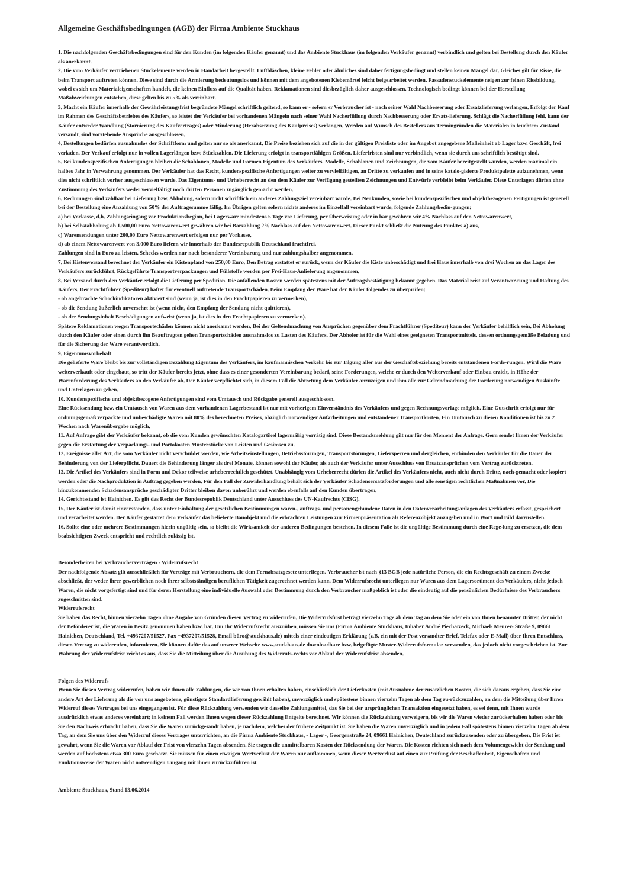Allgemeine Geschäftsbedingungen (AGB) der Firma Ambiente Stuckhaus
1. Die nachfolgenden Geschäftsbedingungen sind für den Kunden (im folgenden Käufer genannt) und das Ambiente Stuckhaus (im folgenden Verkäufer genannt) verbindlich und gelten bei Bestellung durch den Käufer als anerkannt.
2. Die vom Verkäufer vertriebenen Stuckelemente werden in Handarbeit hergestellt. Luftbläschen, kleine Fehler oder ähnliches sind daher fertigungsbedingt und stellen keinen Mangel dar. Gleiches gilt für Risse, die beim Transport auftreten können. Diese sind durch die Armierung bedeutungslos und können mit dem angebotenen Klebemörtel leicht beigearbeitet werden. Fassadenstuckelemente neigen zur feinen Rissbildung, wobei es sich um Materialeigenschaften handelt, die keinen Einfluss auf die Qualität haben. Reklamationen sind diesbezüglich daher ausgeschlossen. Technologisch bedingt können bei der Herstellung Maßabweichungen entstehen, diese gelten bis zu 5% als vereinbart.
3. Macht ein Käufer innerhalb der Gewährleistungsfrist begründete Mängel schriftlich geltend, so kann er - sofern er Verbraucher ist - nach seiner Wahl Nachbesserung oder Ersatzlieferung verlangen. Erfolgt der Kauf im Rahmen des Geschäftsbetriebes des Käufers, so leistet der Verkäufer bei vorhandenen Mängeln nach seiner Wahl Nacherfüllung durch Nachbesserung oder Ersatz-lieferung. Schlägt die Nacherfüllung fehl, kann der Käufer entweder Wandlung (Stornierung des Kaufvertrages) oder Minderung (Herabsetzung des Kaufpreises) verlangen. Werden auf Wunsch des Bestellers aus Termingründen die Materialen in feuchtem Zustand versandt, sind vorstehende Ansprüche ausgeschlossen.
4. Bestellungen bedürfen ausnahmslos der Schriftform und gelten nur so als anerkannt. Die Preise beziehen sich auf die in der gültigen Preisliste oder im Angebot angegebene Maßeinheit ab Lager bzw. Geschäft, frei verladen. Der Verkauf erfolgt nur in vollen Lagerlängen bzw. Stückzahlen. Die Lieferung erfolgt in transportfähigen Größen. Lieferfristen sind nur verbindlich, wenn sie durch uns schriftlich bestätigt sind.
5. Bei kundenspezifischen Anfertigungen bleiben die Schablonen, Modelle und Formen Eigentum des Verkäufers. Modelle, Schablonen und Zeichnungen, die vom Käufer bereitgestellt wurden, werden maximal ein halbes Jahr in Verwahrung genommen. Der Verkäufer hat das Recht, kundenspezifische Anfertigungen weiter zu vervielfältigen, an Dritte zu verkaufen und in seine katalo-gisierte Produktpalette aufzunehmen, wenn dies nicht schriftlich vorher ausgeschlossen wurde. Das Eigentums- und Urheberrecht an den dem Käufer zur Verfügung gestellten Zeichnungen und Entwürfe verbleibt beim Verkäufer. Diese Unterlagen dürfen ohne Zustimmung des Verkäufers weder vervielfältigt noch dritten Personen zugänglich gemacht werden.
6. Rechnungen sind zahlbar bei Lieferung bzw. Abholung, sofern nicht schriftlich ein anderes Zahlungsziel vereinbart wurde. Bei Neukunden, sowie bei kundenspezifischen und objektbezogenen Fertigungen ist generell bei der Bestellung eine Anzahlung von 50% der Auftragssumme fällig. Im Übrigen gelten sofern nichts anderes im Einzelfall vereinbart wurde, folgende Zahlungsbedin-gungen:
a) bei Vorkasse, d.h. Zahlungseingang vor Produktionsbeginn, bei Lagerware mindestens 5 Tage vor Lieferung, per Überweisung oder in bar gewähren wir 4% Nachlass auf den Nettowarenwert,
b) bei Selbstabholung ab 1.500,00 Euro Nettowarenwert gewähren wir bei Barzahlung 2% Nachlass auf den Nettowarenwert. Dieser Punkt schließt die Nutzung des Punktes a) aus,
c) Warensendungen unter 200,00 Euro Nettowarenwert erfolgen nur per Vorkasse,
d) ab einem Nettowarenwert von 3.000 Euro liefern wir innerhalb der Bundesrepublik Deutschland frachtfrei.
Zahlungen sind in Euro zu leisten. Schecks werden nur nach besonderer Vereinbarung und nur zahlungshalber angenommen.
7. Bei Kistenversand berechnet der Verkäufer ein Kistenpfand von 250,00 Euro. Den Betrag erstattet er zurück, wenn der Käufer die Kiste unbeschädigt und frei Haus innerhalb von drei Wochen an das Lager des Verkäufers zurückführt. Rückgeführte Transportverpackungen und Füllstoffe werden per Frei-Haus-Anlieferung angenommen.
8. Bei Versand durch den Verkäufer erfolgt die Lieferung per Spedition. Die anfallenden Kosten werden spätestens mit der Auftragsbestätigung bekannt gegeben. Das Material reist auf Verantwor-tung und Haftung des Käufers. Der Frachtführer (Spediteur) haftet für eventuell auftretende Transportschäden. Beim Empfang der Ware hat der Käufer folgendes zu überprüfen:
- ob angebrachte Schockindikatoren aktiviert sind (wenn ja, ist dies in den Frachtpapieren zu vermerken),
- ob die Sendung äußerlich unversehrt ist (wenn nicht, den Empfang der Sendung nicht quittieren),
- ob der Sendungsinhalt Beschädigungen aufweist (wenn ja, ist dies in den Frachtpapieren zu vermerken).
Spätere Reklamationen wegen Transportschäden können nicht anerkannt werden. Bei der Geltendmachung von Ansprüchen gegenüber dem Frachtführer (Spediteur) kann der Verkäufer behilflich sein. Bei Abholung durch den Käufer oder einen durch ihn Beauftragten gehen Transportschäden ausnahmslos zu Lasten des Käufers. Der Abholer ist für die Wahl eines geeigneten Transportmittels, dessen ordnungsgemäße Beladung und für die Sicherung der Ware verantwortlich.
9. Eigentumsvorbehalt
Die gelieferte Ware bleibt bis zur vollständigen Bezahlung Eigentum des Verkäufers, im kaufmännischen Verkehr bis zur Tilgung aller aus der Geschäftsbeziehung bereits entstandenen Forde-rungen. Wird die Ware weiterverkauft oder eingebaut, so tritt der Käufer bereits jetzt, ohne dass es einer gesonderten Vereinbarung bedarf, seine Forderungen, welche er durch den Weiterverkauf oder Einbau erzielt, in Höhe der Warenforderung des Verkäufers an den Verkäufer ab. Der Käufer verpflichtet sich, in diesem Fall die Abtretung dem Verkäufer anzuzeigen und ihm alle zur Geltendmachung der Forderung notwendigen Auskünfte und Unterlagen zu geben.
10. Kundenspezifische und objektbezogene Anfertigungen sind vom Umtausch und Rückgabe generell ausgeschlossen.
Eine Rücksendung bzw. ein Umtausch von Waren aus dem vorhandenen Lagerbestand ist nur mit vorherigem Einverständnis des Verkäufers und gegen Rechnungsvorlage möglich. Eine Gutschrift erfolgt nur für ordnungsgemäß verpackte und unbeschädigte Waren mit 80% des berechneten Preises, abzüglich notwendiger Aufarbeitungen und entstandener Transportkosten. Ein Umtausch zu diesen Konditionen ist bis zu 2 Wochen nach Warenübergabe möglich.
11. Auf Anfrage gibt der Verkäufer bekannt, ob die vom Kunden gewünschten Katalogartikel lagermäßig vorrätig sind. Diese Bestandsmeldung gilt nur für den Moment der Anfrage. Gern sendet Ihnen der Verkäufer gegen die Erstattung der Verpackungs- und Portokosten Musterstücke von Leisten und Gesimsen zu.
12. Ereignisse aller Art, die vom Verkäufer nicht verschuldet werden, wie Arbeitseinstellungen, Betriebsstörungen, Transportstörungen, Liefersperren und dergleichen, entbinden den Verkäufer für die Dauer der Behinderung von der Lieferpflicht. Dauert die Behinderung länger als drei Monate, können sowohl der Käufer, als auch der Verkäufer unter Ausschluss von Ersatzansprüchen vom Vertrag zurücktreten.
13. Die Artikel des Verkäufers sind in Form und Dekor teilweise urheberrechtlich geschützt. Unabhängig vom Urheberrecht dürfen die Artikel des Verkäufers nicht, auch nicht durch Dritte, nach-gemacht oder kopiert werden oder die Nachproduktion in Auftrag gegeben werden. Für den Fall der Zuwiderhandlung behält sich der Verkäufer Schadensersatzforderungen und alle sonstigen rechtlichen Maßnahmen vor. Die hinzukommenden Schadensansprüche geschädigter Dritter bleiben davon unberührt und werden ebenfalls auf den Kunden übertragen.
14. Gerichtsstand ist Hainichen. Es gilt das Recht der Bundesrepublik Deutschland unter Ausschluss des UN-Kaufrechts (CISG).
15. Der Käufer ist damit einverstanden, dass unter Einhaltung der gesetzlichen Bestimmungen waren-, auftrags- und personengebundene Daten in den Datenverarbeitungsanlagen des Verkäufers erfasst, gespeichert und verarbeitet werden. Der Käufer gestattet dem Verkäufer das belieferte Bauobjekt und die erbrachten Leistungen zur Firmenpräsentation als Referenzobjekt anzugeben und in Wort und Bild darzustellen.
16. Sollte eine oder mehrere Bestimmungen hierin ungültig sein, so bleibt die Wirksamkeit der anderen Bedingungen bestehen. In diesem Falle ist die ungültige Bestimmung durch eine Rege-lung zu ersetzen, die dem beabsichtigten Zweck entspricht und rechtlich zulässig ist.
Besonderheiten bei Verbraucherverträgen - Widerrufsrecht
Der nachfolgende Absatz gilt ausschließlich für Verträge mit Verbrauchern, die dem Fernabsatzgesetz unterliegen. Verbraucher ist nach §13 BGB jede natürliche Person, die ein Rechtsgeschäft zu einem Zwecke abschließt, der weder ihrer gewerblichen noch ihrer selbstständigen beruflichen Tätigkeit zugerechnet werden kann. Dem Widerrufsrecht unterliegen nur Waren aus dem Lagersortiment des Verkäufers, nicht jedoch Waren, die nicht vorgefertigt sind und für deren Herstellung eine individuelle Auswahl oder Bestimmung durch den Verbraucher maßgeblich ist oder die eindeutig auf die persönlichen Bedürfnisse des Verbrauchers zugeschnitten sind.
Widerrufsrecht
Sie haben das Recht, binnen vierzehn Tagen ohne Angabe von Gründen diesen Vertrag zu widerrufen. Die Widerrufsfrist beträgt vierzehn Tage ab dem Tag an dem Sie oder ein von Ihnen benannter Dritter, der nicht der Beförderer ist, die Waren in Besitz genommen haben bzw. hat. Um Ihr Widerrufsrecht auszuüben, müssen Sie uns (Firma Ambiente Stuckhaus, Inhaber André Piechatzeck, Michael- Meurer- Straße 9, 09661 Hainichen, Deutschland, Tel. +4937207/51527, Fax +4937207/51528, Email büro@stuckhaus.de) mittels einer eindeutigen Erklärung (z.B. ein mit der Post versandter Brief, Telefax oder E-Mail) über Ihren Entschluss, diesen Vertrag zu widerrufen, informieren. Sie können dafür das auf unserer Webseite www.stuckhaus.de downloadbare bzw. beigefügte Muster-Widerrufsformular verwenden, das jedoch nicht vorgeschrieben ist. Zur Wahrung der Widerrufsfrist reicht es aus, dass Sie die Mitteilung über die Ausübung des Widerrufs-rechts vor Ablauf der Widerrufsfrist absenden.
Folgen des Widerrufs
Wenn Sie diesen Vertrag widerrufen, haben wir Ihnen alle Zahlungen, die wir von Ihnen erhalten haben, einschließlich der Lieferkosten (mit Ausnahme der zusätzlichen Kosten, die sich daraus ergeben, dass Sie eine andere Art der Lieferung als die von uns angebotene, günstigste Standardlieferung gewählt haben), unverzüglich und spätestens binnen vierzehn Tagen ab dem Tag zu-rückzuzahlen, an dem die Mitteilung über Ihren Widerruf dieses Vertrages bei uns eingegangen ist. Für diese Rückzahlung verwenden wir dasselbe Zahlungsmittel, das Sie bei der ursprünglichen Transaktion eingesetzt haben, es sei denn, mit Ihnen wurde ausdrücklich etwas anderes vereinbart; in keinem Fall werden Ihnen wegen dieser Rückzahlung Entgelte berechnet. Wir können die Rückzahlung verweigern, bis wir die Waren wieder zurückerhalten haben oder bis Sie den Nachweis erbracht haben, dass Sie die Waren zurückgesandt haben, je nachdem, welches der frühere Zeitpunkt ist. Sie haben die Waren unverzüglich und in jedem Fall spätestens binnen vierzehn Tagen ab dem Tag, an dem Sie uns über den Widerruf dieses Vertrages unterrichten, an die Firma Ambiente Stuckhaus, - Lager -, Georgenstraße 24, 09661 Hainichen, Deutschland zurückzusenden oder zu übergeben. Die Frist ist gewahrt, wenn Sie die Waren vor Ablauf der Frist von vierzehn Tagen absenden. Sie tragen die unmittelbaren Kosten der Rücksendung der Waren. Die Kosten richten sich nach dem Volumengewicht der Sendung und werden auf höchstens etwa 300 Euro geschätzt. Sie müssen für einen etwaigen Wertverlust der Waren nur aufkommen, wenn dieser Wertverlust auf einen zur Prüfung der Beschaffenheit, Eigenschaften und Funktionsweise der Waren nicht notwendigen Umgang mit ihnen zurückzuführen ist.
Ambiente Stuckhaus, Stand 13.06.2014